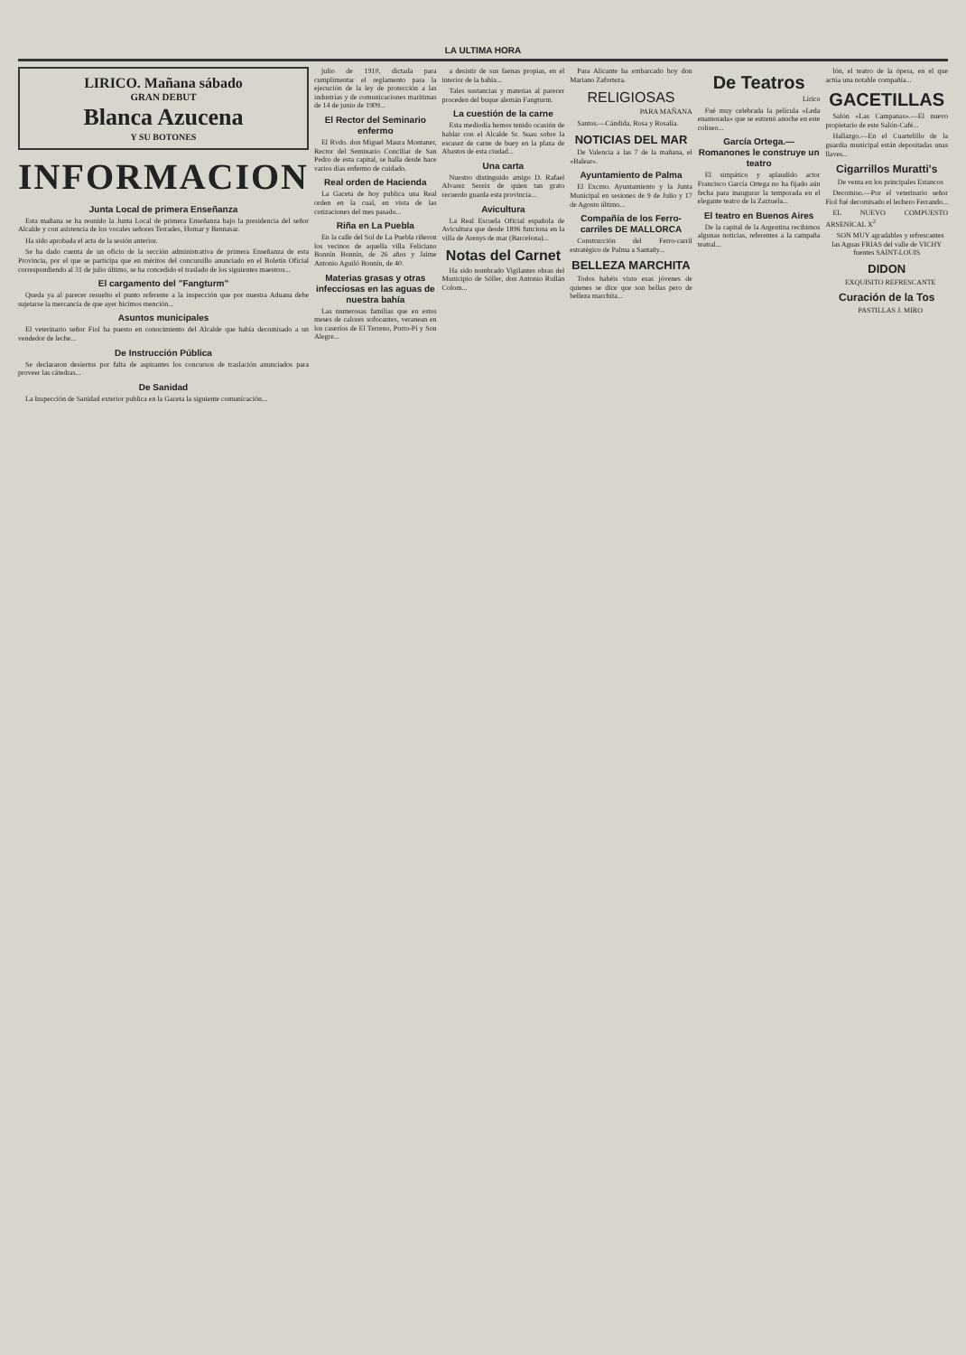LA ULTIMA HORA
LIRICO. Mañana sábado
GRAN DEBUT
Blanca Azucena
Y SU BOTONES
INFORMACION
Junta Local de primera Enseñanza
Esta mañana se ha reunido la Junta Local de primera Enseñanza bajo la presidencia del señor Alcalde y con asistencia de los vocales señores Terrades, Homar y Bennasar.
Ha sido aprobada el acta de la sesión anterior.
Se ha dado cuenta de un oficio de la sección administrativa de primera Enseñanza de esta Provincia, por el que se participa que en méritos del concursillo anunciado en el Boletín Oficial correspondiendo al 31 de julio último, se ha concedido el traslado de los siguientes maestros...
El cargamento del "Fangturm"
Queda ya al parecer resuelto el punto referente a la inspección que por nuestra Aduana debe sujetarse la mercancía de que ayer hicimos mención...
Asuntos municipales
El veterinario señor Fiol ha puesto en conocimiento del Alcalde que había decomisado a un vendedor de leche...
De Instrucción Pública
Se declararon desiertos por falta de aspirantes los concursos de traslación anunciados para proveer las cátedras...
De Sanidad
La Inspección de Sanidad exterior publica en la Gaceta la siguiente comunicación...
julio de 1910, dictada para cumplimentar el reglamento para la ejecución de la ley de protección a las industrias y de comunicaciones marítimas de 14 de junio de 1909...
El Rector del Seminario enfermo
El Rvdo. don Miguel Maura Montaner, Rector del Seminario Conciliar de San Pedro de esta capital, se halla desde hace varios días enfermo de cuidado.
Real orden de Hacienda
La Gaceta de hoy publica una Real orden en la cual, en vista de las cotizaciones del mes pasado...
Riña en La Puebla
En la calle del Sol de La Puebla riñeron los vecinos de aquella villa Feliciano Bonnín Bonnín, de 26 años y Jaime Antonio Aguiló Bonnín, de 40.
Materias grasas y otras infecciosas en las aguas de nuestra bahía
Las numerosas familias que en estos meses de calores sofocantes, veranean en los caseríos de El Terreno, Porto-Pí y Son Alegre...
a desistir de sus faenas propias, en el interior de la bahía...
Tales sustancias y materias al parecer proceden del buque alemán Fangturm.
La cuestión de la carne
Esta mediodía hemos tenido ocasión de hablar con el Alcalde Sr. Suau sobre la escasez de carne de buey en la plaza de Abastos de esta ciudad...
Una carta
Nuestro distinguido amigo D. Rafael Alvarez Sereix de quien tan grato recuerdo guarda esta provincia...
Avicultura
La Real Escuela Oficial española de Avicultura que desde 1896 funciona en la villa de Arenys de mar (Barcelona)...
Notas del Carnet
Ha sido nombrado Vigilantes obras del Municipio de Sóller, don Antonio Rullán Colom...
Para Alicante ha embarcado hoy don Mariano Zaforteza.
RELIGIOSAS
PARA MAÑANA
Santos.—Cándida, Rosa y Rosalía.
NOTICIAS DEL MAR
De Valencia a las 7 de la mañana, el «Balear».
Ayuntamiento de Palma
El Excmo. Ayuntamiento y la Junta Municipal en sesiones de 9 de Julio y 17 de Agosto último...
Compañía de los Ferro-carriles DE MALLORCA
Construcción del Ferro-carril estratégico de Palma a Santañy...
BELLEZA MARCHITA
Todos habéis visto esas jóvenes de quienes se dice que son bellas pero de belleza marchita...
De Teatros
Lírico
Fué muy celebrada la película «Leda enamorada» que se estrenó anoche en este coliseo...
García Ortega.—Romanones le construye un teatro
El simpático y aplaudido actor Francisco García Ortega no ha fijado aún fecha para inaugurar la temporada en el elegante teatro de la Zarzuela...
El teatro en Buenos Aires
De la capital de la Argentina recibimos algunas noticias, referentes a la campaña teatral...
lón, el teatro de la ópera, en el que actúa una notable compañía...
GACETILLAS
Salón «Las Campanas».—El nuevo propietario de este Salón-Café...
Hallazgo.—En el Cuartelillo de la guardia municipal están depositadas unas llaves...
Cigarrillos Muratti's
De venta en los principales Estancos
Decomiso.—Por el veterinario señor Fiol fué decomisado el lechero Ferrando...
EL NUEVO COMPUESTO ARSENICAL X<sup>2</sup>
SON MUY agradables y refrescantes las Aguas FRIAS del valle de VICHY fuentes SAINT-LOUIS
DIDON
EXQUISITO REFRESCANTE
Curación de la Tos
PASTILLAS J. MIRO